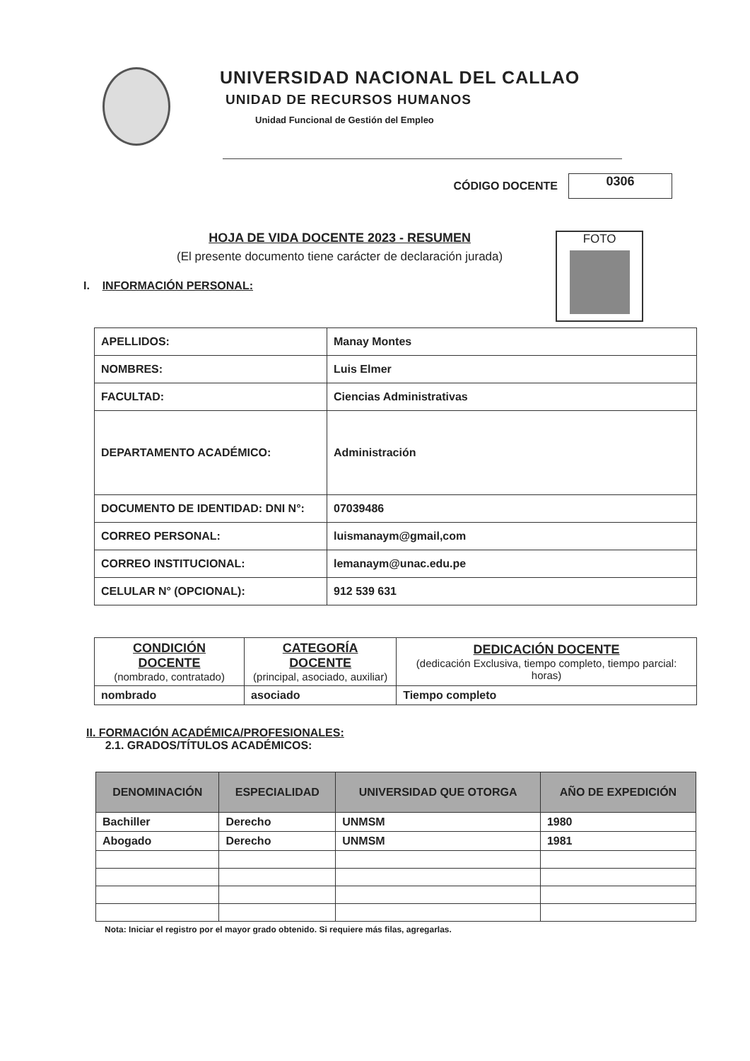UNIVERSIDAD NACIONAL DEL CALLAO
UNIDAD DE RECURSOS HUMANOS
Unidad Funcional de Gestión del Empleo
CÓDIGO DOCENTE
0306
HOJA DE VIDA DOCENTE 2023 - RESUMEN
(El presente documento tiene carácter de declaración jurada)
FOTO
I. INFORMACIÓN PERSONAL:
| APELLIDOS: | Manay Montes |
| NOMBRES: | Luis Elmer |
| FACULTAD: | Ciencias Administrativas |
| DEPARTAMENTO ACADÉMICO: | Administración |
| DOCUMENTO DE IDENTIDAD: DNI N°: | 07039486 |
| CORREO PERSONAL: | luismanaym@gmail,com |
| CORREO INSTITUCIONAL: | lemanaym@unac.edu.pe |
| CELULAR N° (OPCIONAL): | 912 539 631 |
| CONDICIÓN DOCENTE (nombrado, contratado) | CATEGORÍA DOCENTE (principal, asociado, auxiliar) | DEDICACIÓN DOCENTE (dedicación Exclusiva, tiempo completo, tiempo parcial: horas) |
| --- | --- | --- |
| nombrado | asociado | Tiempo completo |
II. FORMACIÓN ACADÉMICA/PROFESIONALES:
2.1. GRADOS/TÍTULOS ACADÉMICOS:
| DENOMINACIÓN | ESPECIALIDAD | UNIVERSIDAD QUE OTORGA | AÑO DE EXPEDICIÓN |
| --- | --- | --- | --- |
| Bachiller | Derecho | UNMSM | 1980 |
| Abogado | Derecho | UNMSM | 1981 |
Nota: Iniciar el registro por el mayor grado obtenido. Si requiere más filas, agregarlas.